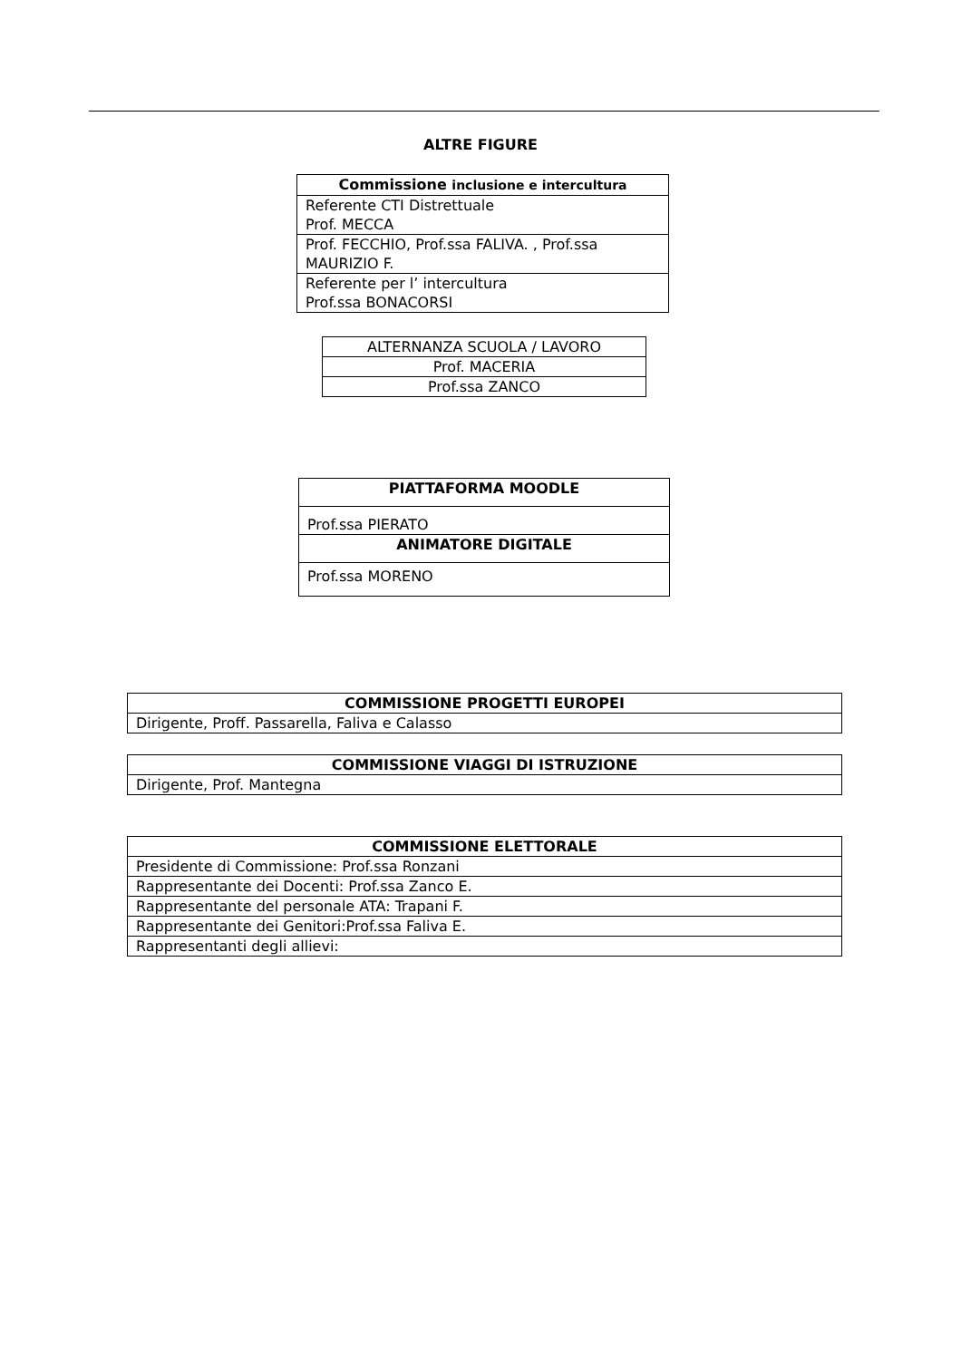ALTRE FIGURE
| Commissione inclusione e intercultura |
| --- |
| Referente CTI Distrettuale Prof. MECCA |
| Prof. FECCHIO, Prof.ssa FALIVA. , Prof.ssa MAURIZIO F. |
| Referente per l’ intercultura Prof.ssa BONACORSI |
| ALTERNANZA SCUOLA / LAVORO |
| Prof. MACERIA |
| Prof.ssa ZANCO |
| PIATTAFORMA MOODLE |
| --- |
| Prof.ssa PIERATO |
| ANIMATORE DIGITALE |
| Prof.ssa MORENO |
| COMMISSIONE PROGETTI EUROPEI |
| --- |
| Dirigente, Proff. Passarella, Faliva e Calasso |
| COMMISSIONE VIAGGI DI ISTRUZIONE |
| --- |
| Dirigente, Prof. Mantegna |
| COMMISSIONE ELETTORALE |
| --- |
| Presidente di Commissione: Prof.ssa Ronzani |
| Rappresentante dei Docenti: Prof.ssa Zanco E. |
| Rappresentante del personale ATA: Trapani F. |
| Rappresentante dei Genitori:Prof.ssa Faliva E. |
| Rappresentanti degli allievi: |